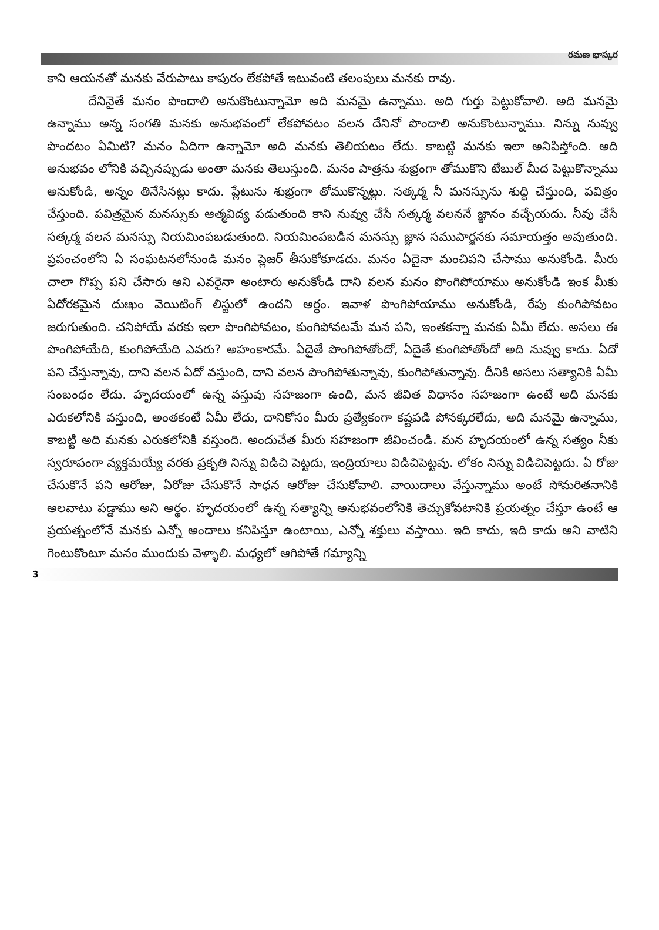రమణ భాస్కర
కాని ఆయనతో మనకు వేరుపాటు కాపురం లేకపోతే ఇటువంటి తలంపులు మనకు రావు.
దేనినైతే మనం పొందాలి అనుకొంటున్నామో అది మనమై ఉన్నాము. అది గుర్తు పెట్టుకోవాలి. అది మనమై ఉన్నాము అన్న సంగతి మనకు అనుభవంలో లేకపోవటం వలన దేనినో పొందాలి అనుకొంటున్నాము. నిన్ను నువ్వు పొందటం ఏమిటి? మనం ఏదిగా ఉన్నామో అది మనకు తెలియటం లేదు. కాబట్టి మనకు ఇలా అనిపిస్తోంది. అది అనుభవం లోనికి వచ్చినప్పుడు అంతా మనకు తెలుస్తుంది. మనం పాత్రను శుభ్రంగా తోముకొని టేబుల్ మీద పెట్టుకొన్నాము అనుకోండి, అన్నం తినేసినట్లు కాదు. ప్లేటును శుభ్రంగా తోముకొన్నట్లు. సత్కర్మ నీ మనస్సును శుద్ధి చేస్తుంది, పవిత్రం చేస్తుంది. పవిత్రమైన మనస్సుకు ఆత్మవిద్య పడుతుంది కాని నువ్వు చేసే సత్కర్మ వలననే జ్ఞానం వచ్చేయదు. నీవు చేసే సత్కర్మ వలన మనస్సు నియమింపబడుతుంది. నియమింపబడిన మనస్సు జ్ఞాన సముపార్జనకు సమాయత్తం అవుతుంది. ప్రపంచంలోని ఏ సంఘటనలోనుండి మనం ప్లెజర్ తీసుకోకూడదు. మనం ఏదైనా మంచిపని చేసాము అనుకోండి. మీరు చాలా గొప్ప పని చేసారు అని ఎవరైనా అంటారు అనుకోండి దాని వలన మనం పొంగిపోయాము అనుకోండి ఇంక మీకు ఏదోరకమైన దుఃఖం వెయిటింగ్ లిస్టులో ఉందని అర్థం. ఇవాళ పొంగిపోయాము అనుకోండి, రేపు కుంగిపోవటం జరుగుతుంది. చనిపోయే వరకు ఇలా పొంగిపోవటం, కుంగిపోవటమే మన పని, ఇంతకన్నా మనకు ఏమీ లేదు. అసలు ఈ పొంగిపోయేది, కుంగిపోయేది ఎవరు? అహంకారమే. ఏదైతే పొంగిపోతోందో, ఏదైతే కుంగిపోతోందో అది నువ్వు కాదు. ఏదో పని చేస్తున్నావు, దాని వలన ఏదో వస్తుంది, దాని వలన పొంగిపోతున్నావు, కుంగిపోతున్నావు. దీనికి అసలు సత్యానికి ఏమీ సంబంధం లేదు. హృదయంలో ఉన్న వస్తువు సహజంగా ఉంది, మన జీవిత విధానం సహజంగా ఉంటే అది మనకు ఎరుకలోనికి వస్తుంది, అంతకంటే ఏమీ లేదు, దానికోసం మీరు ప్రత్యేకంగా కష్టపడి పోనక్కరలేదు, అది మనమై ఉన్నాము, కాబట్టి అది మనకు ఎరుకలోనికి వస్తుంది. అందుచేత మీరు సహజంగా జీవించండి. మన హృదయంలో ఉన్న సత్యం నీకు స్వరూపంగా వ్యక్తమయ్యే వరకు ప్రకృతి నిన్ను విడిచి పెట్టదు, ఇంద్రియాలు విడిచిపెట్టవు. లోకం నిన్ను విడిచిపెట్టదు. ఏ రోజు చేసుకొనే పని ఆరోజు, ఏరోజు చేసుకొనే సాధన ఆరోజు చేసుకోవాలి. వాయిదాలు వేస్తున్నాము అంటే సోమరితనానికి అలవాటు పడ్డాము అని అర్థం. హృదయంలో ఉన్న సత్యాన్ని అనుభవంలోనికి తెచ్చుకోవటానికి ప్రయత్నం చేస్తూ ఉంటే ఆ ప్రయత్నంలోనే మనకు ఎన్నో అందాలు కనిపిస్తూ ఉంటాయి, ఎన్నో శక్తులు వస్తాయి. ఇది కాదు, ఇది కాదు అని వాటిని గెంటుకొంటూ మనం ముందుకు వెళ్ళాలి. మధ్యలో ఆగిపోతే గమ్యాన్ని
3